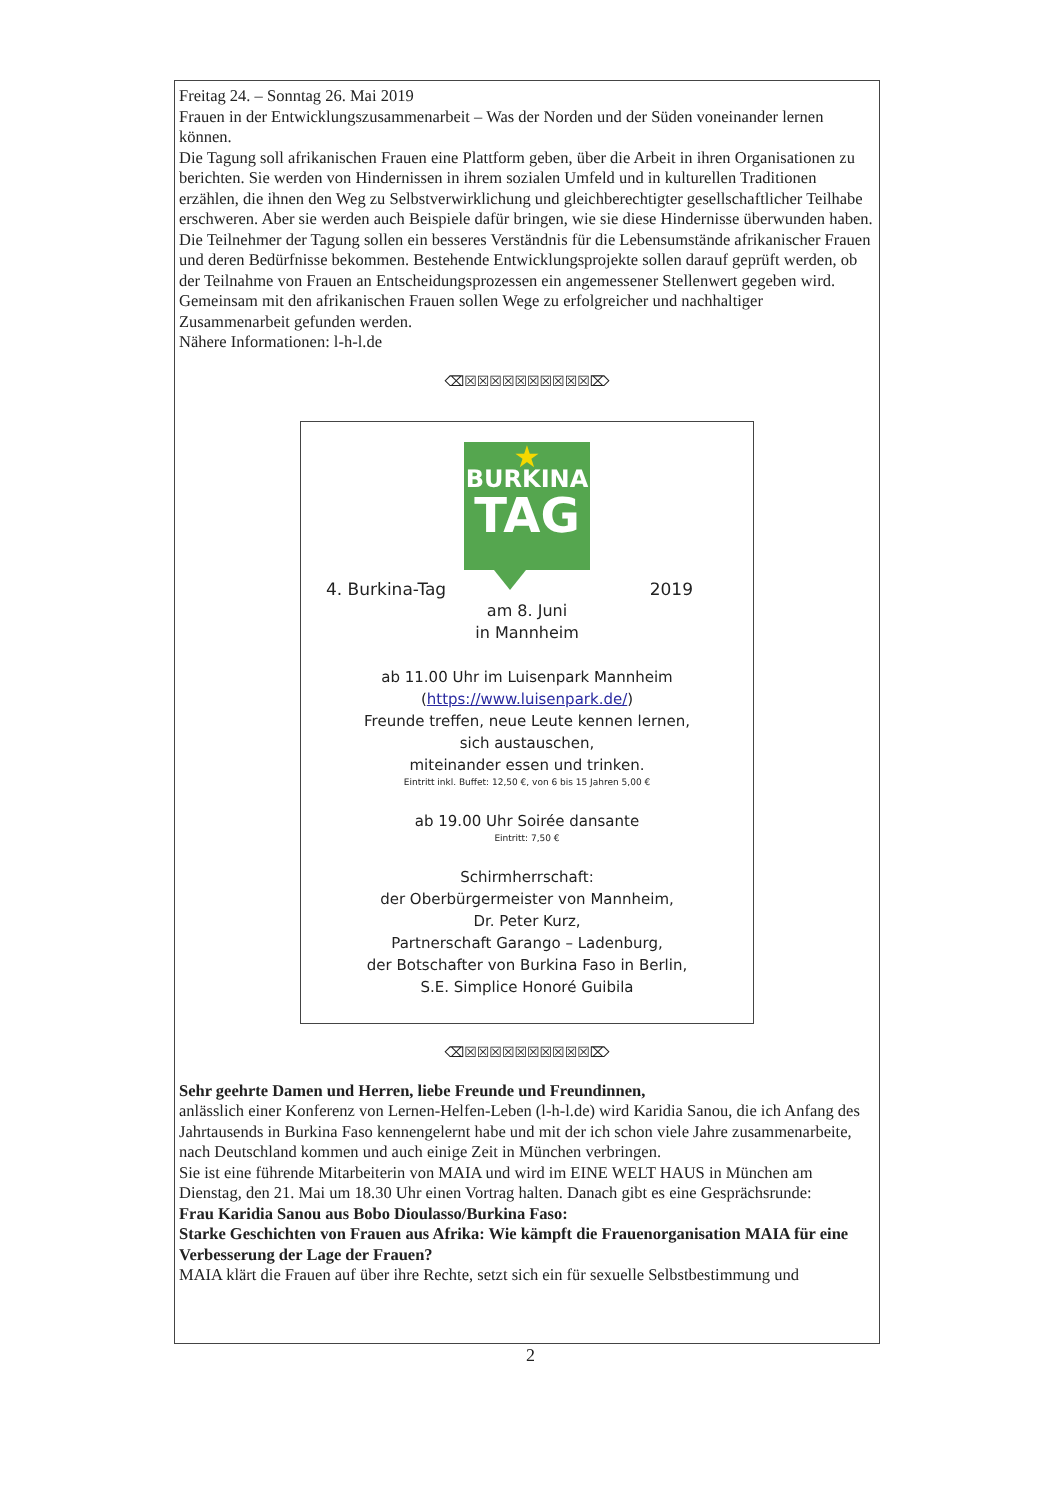Freitag 24. – Sonntag 26. Mai 2019
Frauen in der Entwicklungszusammenarbeit – Was der Norden und der Süden voneinander lernen können.
Die Tagung soll afrikanischen Frauen eine Plattform geben, über die Arbeit in ihren Organisationen zu berichten. Sie werden von Hindernissen in ihrem sozialen Umfeld und in kulturellen Traditionen erzählen, die ihnen den Weg zu Selbstverwirklichung und gleichberechtigter gesellschaftlicher Teilhabe erschweren. Aber sie werden auch Beispiele dafür bringen, wie sie diese Hindernisse überwunden haben. Die Teilnehmer der Tagung sollen ein besseres Verständnis für die Lebensumstände afrikanischer Frauen und deren Bedürfnisse bekommen. Bestehende Entwicklungsprojekte sollen darauf geprüft werden, ob der Teilnahme von Frauen an Entscheidungsprozessen ein angemessener Stellenwert gegeben wird. Gemeinsam mit den afrikanischen Frauen sollen Wege zu erfolgreicher und nachhaltiger Zusammenarbeit gefunden werden.
Nähere Informationen: l-h-l.de
⌫☒☒☒☒☒☒☒☒☒☒⌦
★
BURKINA
TAG
4. Burkina-Tag 2019
am 8. Juni
in Mannheim
ab 11.00 Uhr im Luisenpark Mannheim
(https://www.luisenpark.de/)
Freunde treffen, neue Leute kennen lernen,
sich austauschen,
miteinander essen und trinken.
Eintritt inkl. Buffet: 12,50 €, von 6 bis 15 Jahren 5,00 €
ab 19.00 Uhr Soirée dansante
Eintritt: 7,50 €
Schirmherrschaft:
der Oberbürgermeister von Mannheim,
Dr. Peter Kurz,
Partnerschaft Garango – Ladenburg,
der Botschafter von Burkina Faso in Berlin,
S.E. Simplice Honoré Guibila
⌫☒☒☒☒☒☒☒☒☒☒⌦
Sehr geehrte Damen und Herren, liebe Freunde und Freundinnen,
anlässlich einer Konferenz von Lernen-Helfen-Leben (l-h-l.de) wird Karidia Sanou, die ich Anfang des Jahrtausends in Burkina Faso kennengelernt habe und mit der ich schon viele Jahre zusammenarbeite, nach Deutschland kommen und auch einige Zeit in München verbringen.
Sie ist eine führende Mitarbeiterin von MAIA und wird im EINE WELT HAUS in München am Dienstag, den 21. Mai um 18.30 Uhr einen Vortrag halten. Danach gibt es eine Gesprächsrunde:
Frau Karidia Sanou aus Bobo Dioulasso/Burkina Faso:
Starke Geschichten von Frauen aus Afrika: Wie kämpft die Frauenorganisation MAIA für eine Verbesserung der Lage der Frauen?
MAIA klärt die Frauen auf über ihre Rechte, setzt sich ein für sexuelle Selbstbestimmung und
2